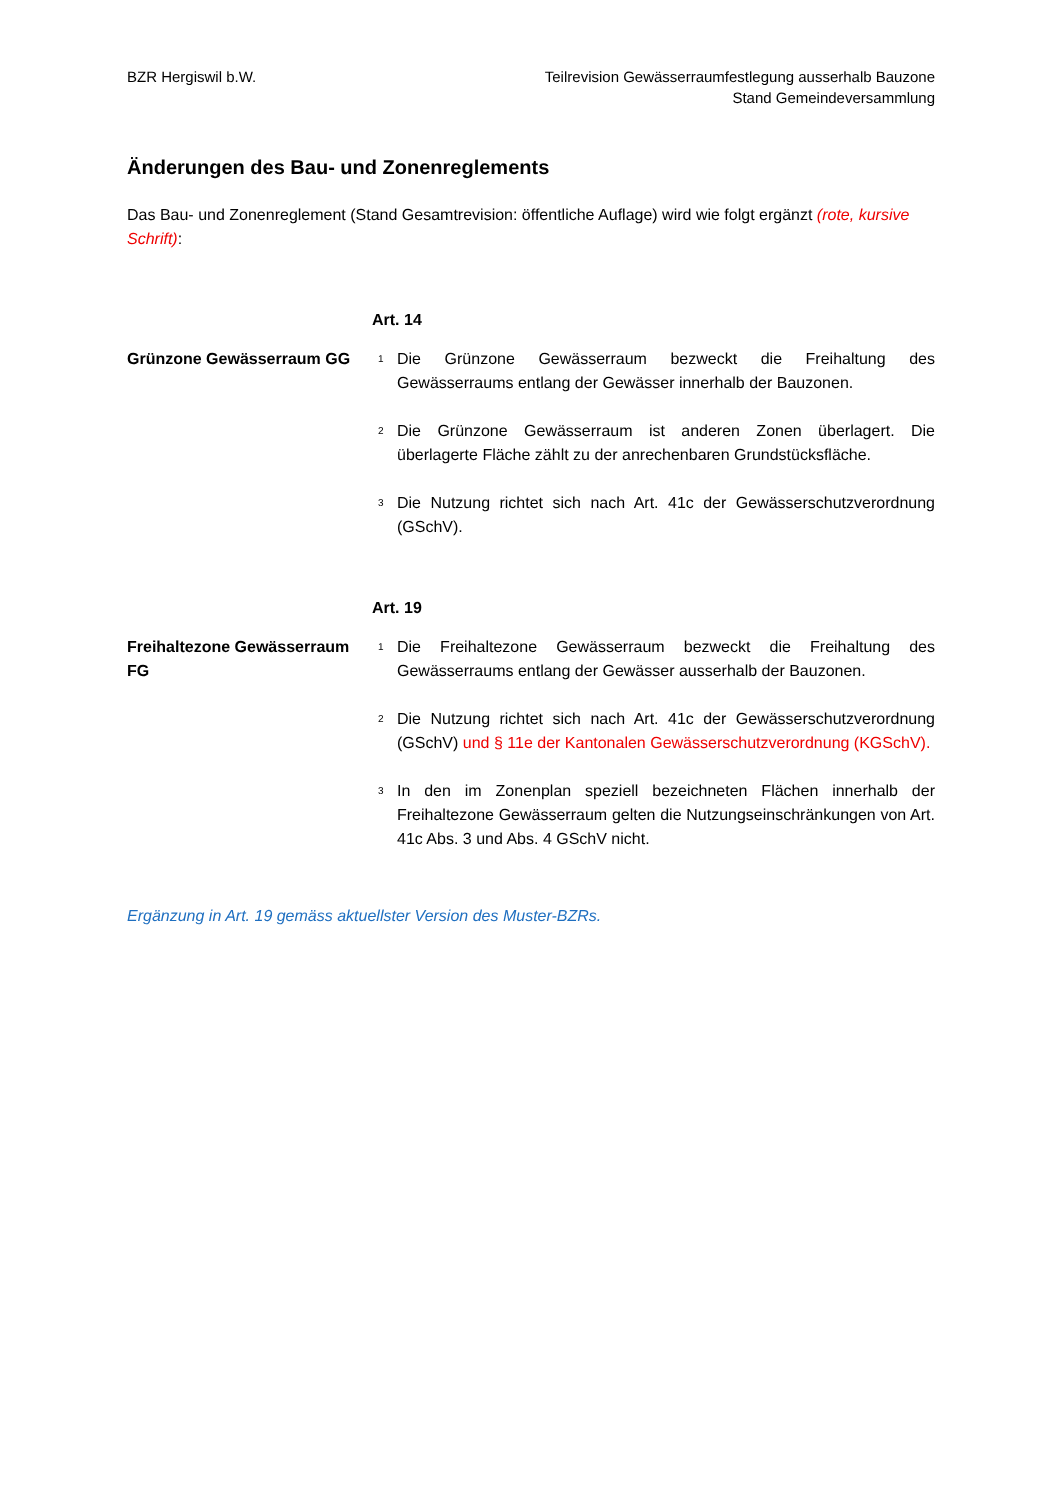BZR Hergiswil b.W. Teilrevision Gewässerraumfestlegung ausserhalb Bauzone
Stand Gemeindeversammlung
Änderungen des Bau- und Zonenreglements
Das Bau- und Zonenreglement (Stand Gesamtrevision: öffentliche Auflage) wird wie folgt ergänzt (rote, kursive Schrift):
Art. 14
Grünzone Gewässerraum GG
<sup>1</sup> Die Grünzone Gewässerraum bezweckt die Freihaltung des Gewässerraums entlang der Gewässer innerhalb der Bauzonen.
<sup>2</sup> Die Grünzone Gewässerraum ist anderen Zonen überlagert. Die überlagerte Fläche zählt zu der anrechenbaren Grundstücksfläche.
<sup>3</sup> Die Nutzung richtet sich nach Art. 41c der Gewässerschutzverordnung (GSchV).
Art. 19
Freihaltezone Gewässerraum FG
<sup>1</sup> Die Freihaltezone Gewässerraum bezweckt die Freihaltung des Gewässerraums entlang der Gewässer ausserhalb der Bauzonen.
<sup>2</sup> Die Nutzung richtet sich nach Art. 41c der Gewässerschutzverordnung (GSchV) und § 11e der Kantonalen Gewässerschutzverordnung (KGSchV).
<sup>3</sup> In den im Zonenplan speziell bezeichneten Flächen innerhalb der Freihaltezone Gewässerraum gelten die Nutzungseinschränkungen von Art. 41c Abs. 3 und Abs. 4 GSchV nicht.
Ergänzung in Art. 19 gemäss aktuellster Version des Muster-BZRs.